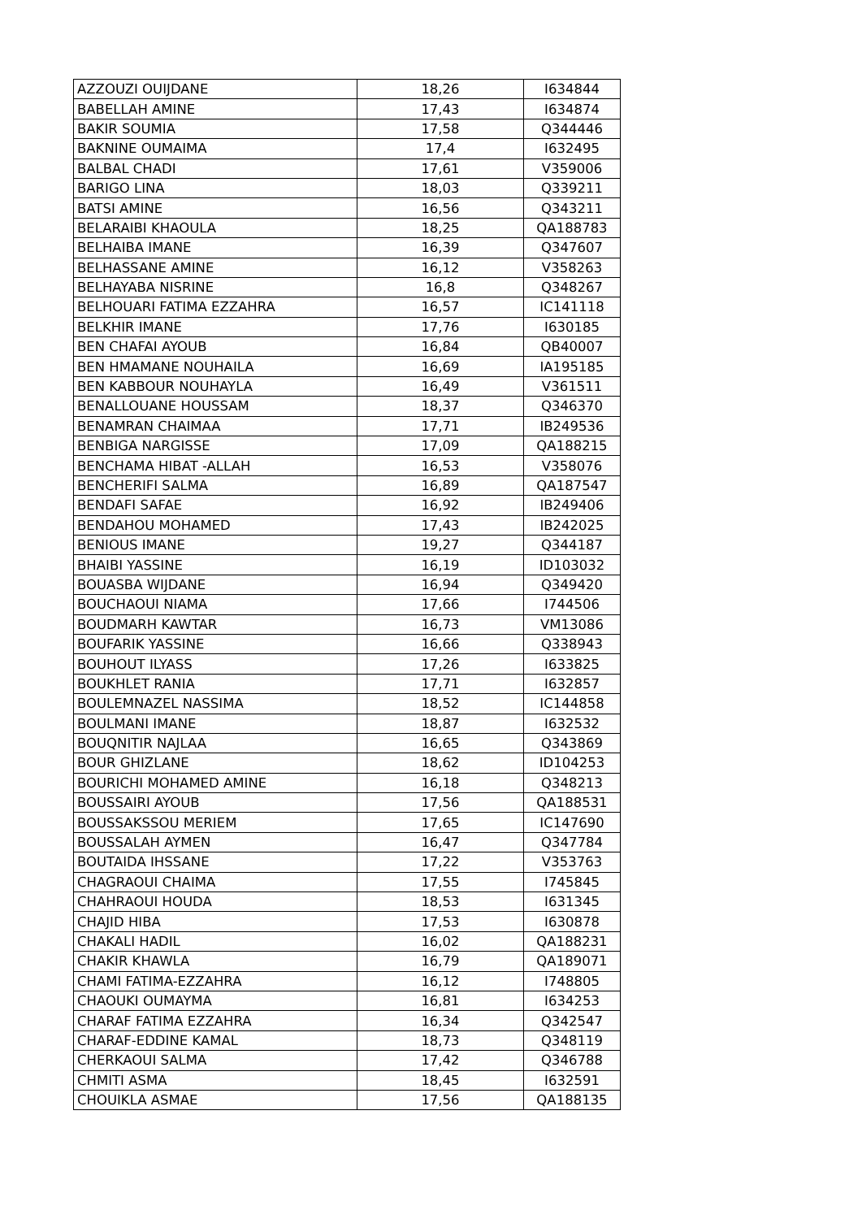| AZZOUZI OUIJDANE | 18,26 | I634844 |
| BABELLAH AMINE | 17,43 | I634874 |
| BAKIR SOUMIA | 17,58 | Q344446 |
| BAKNINE OUMAIMA | 17,4 | I632495 |
| BALBAL CHADI | 17,61 | V359006 |
| BARIGO LINA | 18,03 | Q339211 |
| BATSI AMINE | 16,56 | Q343211 |
| BELARAIBI KHAOULA | 18,25 | QA188783 |
| BELHAIBA IMANE | 16,39 | Q347607 |
| BELHASSANE AMINE | 16,12 | V358263 |
| BELHAYABA NISRINE | 16,8 | Q348267 |
| BELHOUARI FATIMA EZZAHRA | 16,57 | IC141118 |
| BELKHIR IMANE | 17,76 | I630185 |
| BEN CHAFAI AYOUB | 16,84 | QB40007 |
| BEN HMAMANE NOUHAILA | 16,69 | IA195185 |
| BEN KABBOUR NOUHAYLA | 16,49 | V361511 |
| BENALLOUANE HOUSSAM | 18,37 | Q346370 |
| BENAMRAN CHAIMAA | 17,71 | IB249536 |
| BENBIGA NARGISSE | 17,09 | QA188215 |
| BENCHAMA HIBAT -ALLAH | 16,53 | V358076 |
| BENCHERIFI SALMA | 16,89 | QA187547 |
| BENDAFI SAFAE | 16,92 | IB249406 |
| BENDAHOU MOHAMED | 17,43 | IB242025 |
| BENIOUS IMANE | 19,27 | Q344187 |
| BHAIBI YASSINE | 16,19 | ID103032 |
| BOUASBA WIJDANE | 16,94 | Q349420 |
| BOUCHAOUI NIAMA | 17,66 | I744506 |
| BOUDMARH KAWTAR | 16,73 | VM13086 |
| BOUFARIK YASSINE | 16,66 | Q338943 |
| BOUHOUT ILYASS | 17,26 | I633825 |
| BOUKHLET RANIA | 17,71 | I632857 |
| BOULEMNAZEL NASSIMA | 18,52 | IC144858 |
| BOULMANI IMANE | 18,87 | I632532 |
| BOUQNITIR NAJLAA | 16,65 | Q343869 |
| BOUR GHIZLANE | 18,62 | ID104253 |
| BOURICHI MOHAMED AMINE | 16,18 | Q348213 |
| BOUSSAIRI AYOUB | 17,56 | QA188531 |
| BOUSSAKSSOU MERIEM | 17,65 | IC147690 |
| BOUSSALAH AYMEN | 16,47 | Q347784 |
| BOUTAIDA IHSSANE | 17,22 | V353763 |
| CHAGRAOUI CHAIMA | 17,55 | I745845 |
| CHAHRAOUI HOUDA | 18,53 | I631345 |
| CHAJID HIBA | 17,53 | I630878 |
| CHAKALI HADIL | 16,02 | QA188231 |
| CHAKIR KHAWLA | 16,79 | QA189071 |
| CHAMI FATIMA-EZZAHRA | 16,12 | I748805 |
| CHAOUKI OUMAYMA | 16,81 | I634253 |
| CHARAF FATIMA EZZAHRA | 16,34 | Q342547 |
| CHARAF-EDDINE KAMAL | 18,73 | Q348119 |
| CHERKAOUI SALMA | 17,42 | Q346788 |
| CHMITI ASMA | 18,45 | I632591 |
| CHOUIKLA ASMAE | 17,56 | QA188135 |